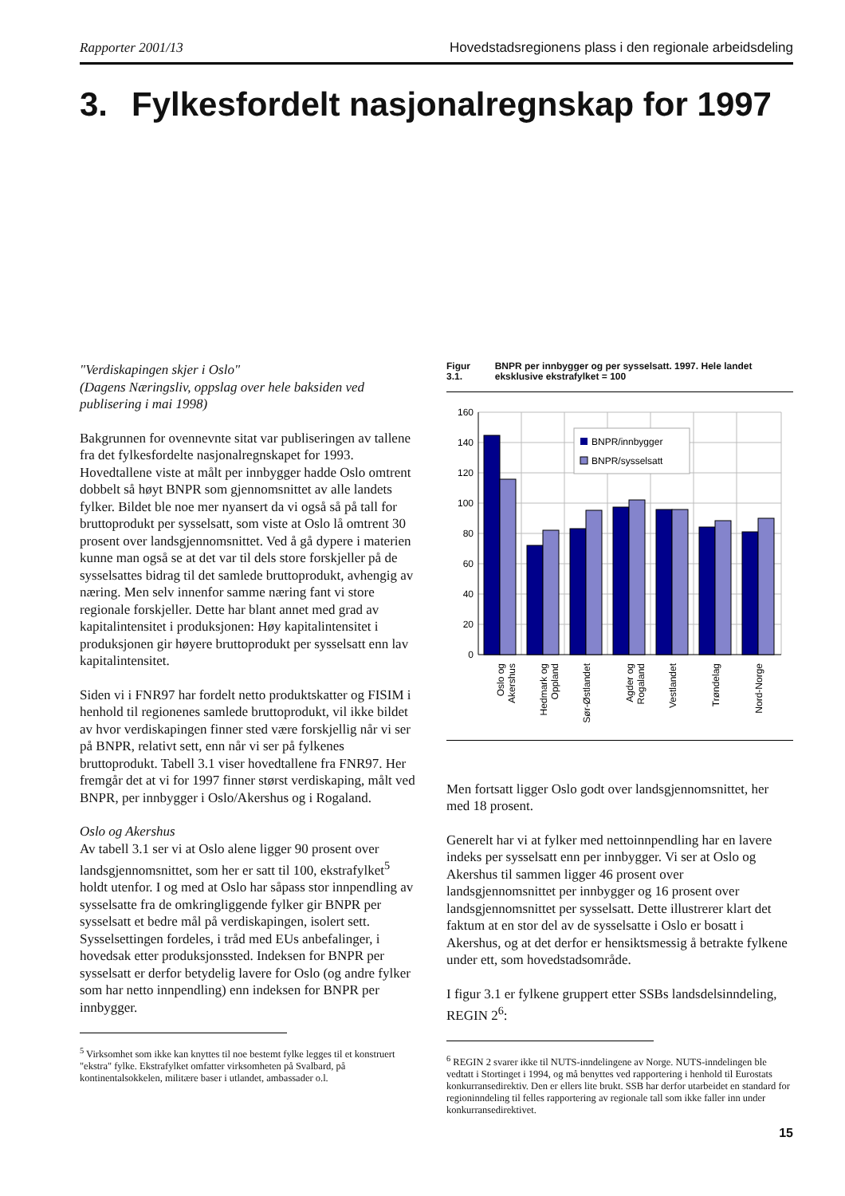Rapporter 2001/13 Hovedstadsregionens plass i den regionale arbeidsdeling
3. Fylkesfordelt nasjonalregnskap for 1997
"Verdiskapingen skjer i Oslo"
(Dagens Næringsliv, oppslag over hele baksiden ved publisering i mai 1998)
Bakgrunnen for ovennevnte sitat var publiseringen av tallene fra det fylkesfordelte nasjonalregnskapet for 1993. Hovedtallene viste at målt per innbygger hadde Oslo omtrent dobbelt så høyt BNPR som gjennomsnittet av alle landets fylker. Bildet ble noe mer nyansert da vi også så på tall for bruttoprodukt per sysselsatt, som viste at Oslo lå omtrent 30 prosent over landsgjennomsnittet. Ved å gå dypere i materien kunne man også se at det var til dels store forskjeller på de sysselsattes bidrag til det samlede bruttoprodukt, avhengig av næring. Men selv innenfor samme næring fant vi store regionale forskjeller. Dette har blant annet med grad av kapitalintensitet i produksjonen: Høy kapitalintensitet i produksjonen gir høyere bruttoprodukt per sysselsatt enn lav kapitalintensitet.
Siden vi i FNR97 har fordelt netto produktskatter og FISIM i henhold til regionenes samlede bruttoprodukt, vil ikke bildet av hvor verdiskapingen finner sted være forskjellig når vi ser på BNPR, relativt sett, enn når vi ser på fylkenes bruttoprodukt. Tabell 3.1 viser hovedtallene fra FNR97. Her fremgår det at vi for 1997 finner størst verdiskaping, målt ved BNPR, per innbygger i Oslo/Akershus og i Rogaland.
Oslo og Akershus
Av tabell 3.1 ser vi at Oslo alene ligger 90 prosent over landsgjennomsnittet, som her er satt til 100, ekstrafylket<sup>5</sup> holdt utenfor. I og med at Oslo har såpass stor innpendling av sysselsatte fra de omkringliggende fylker gir BNPR per sysselsatt et bedre mål på verdiskapingen, isolert sett. Sysselsettingen fordeles, i tråd med EUs anbefalinger, i hovedsak etter produksjonssted. Indeksen for BNPR per sysselsatt er derfor betydelig lavere for Oslo (og andre fylker som har netto innpendling) enn indeksen for BNPR per innbygger.
<sup>5</sup> Virksomhet som ikke kan knyttes til noe bestemt fylke legges til et konstruert "ekstra" fylke. Ekstrafylket omfatter virksomheten på Svalbard, på kontinentalsokkelen, militære baser i utlandet, ambassader o.l.
Figur 3.1. BNPR per innbygger og per sysselsatt. 1997. Hele landet eksklusive ekstrafylket = 100
160
140
120
100
80
60
40
20
0
BNPR/innbygger
BNPR/sysselsatt
Oslo og
Akershus
Hedmark og
Oppland
Sør-Østlandet
Agder og
Rogaland
Vestlandet
Trøndelag
Nord-Norge
Men fortsatt ligger Oslo godt over landsgjennomsnittet, her med 18 prosent.
Generelt har vi at fylker med nettoinnpendling har en lavere indeks per sysselsatt enn per innbygger. Vi ser at Oslo og Akershus til sammen ligger 46 prosent over landsgjennomsnittet per innbygger og 16 prosent over landsgjennomsnittet per sysselsatt. Dette illustrerer klart det faktum at en stor del av de sysselsatte i Oslo er bosatt i Akershus, og at det derfor er hensiktsmessig å betrakte fylkene under ett, som hovedstadsområde.
I figur 3.1 er fylkene gruppert etter SSBs landsdelsinndeling, REGIN 2<sup>6</sup>:
<sup>6</sup> REGIN 2 svarer ikke til NUTS-inndelingene av Norge. NUTS-inndelingen ble vedtatt i Stortinget i 1994, og må benyttes ved rapportering i henhold til Eurostats konkurransedirektiv. Den er ellers lite brukt. SSB har derfor utarbeidet en standard for regioninndeling til felles rapportering av regionale tall som ikke faller inn under konkurransedirektivet.
15